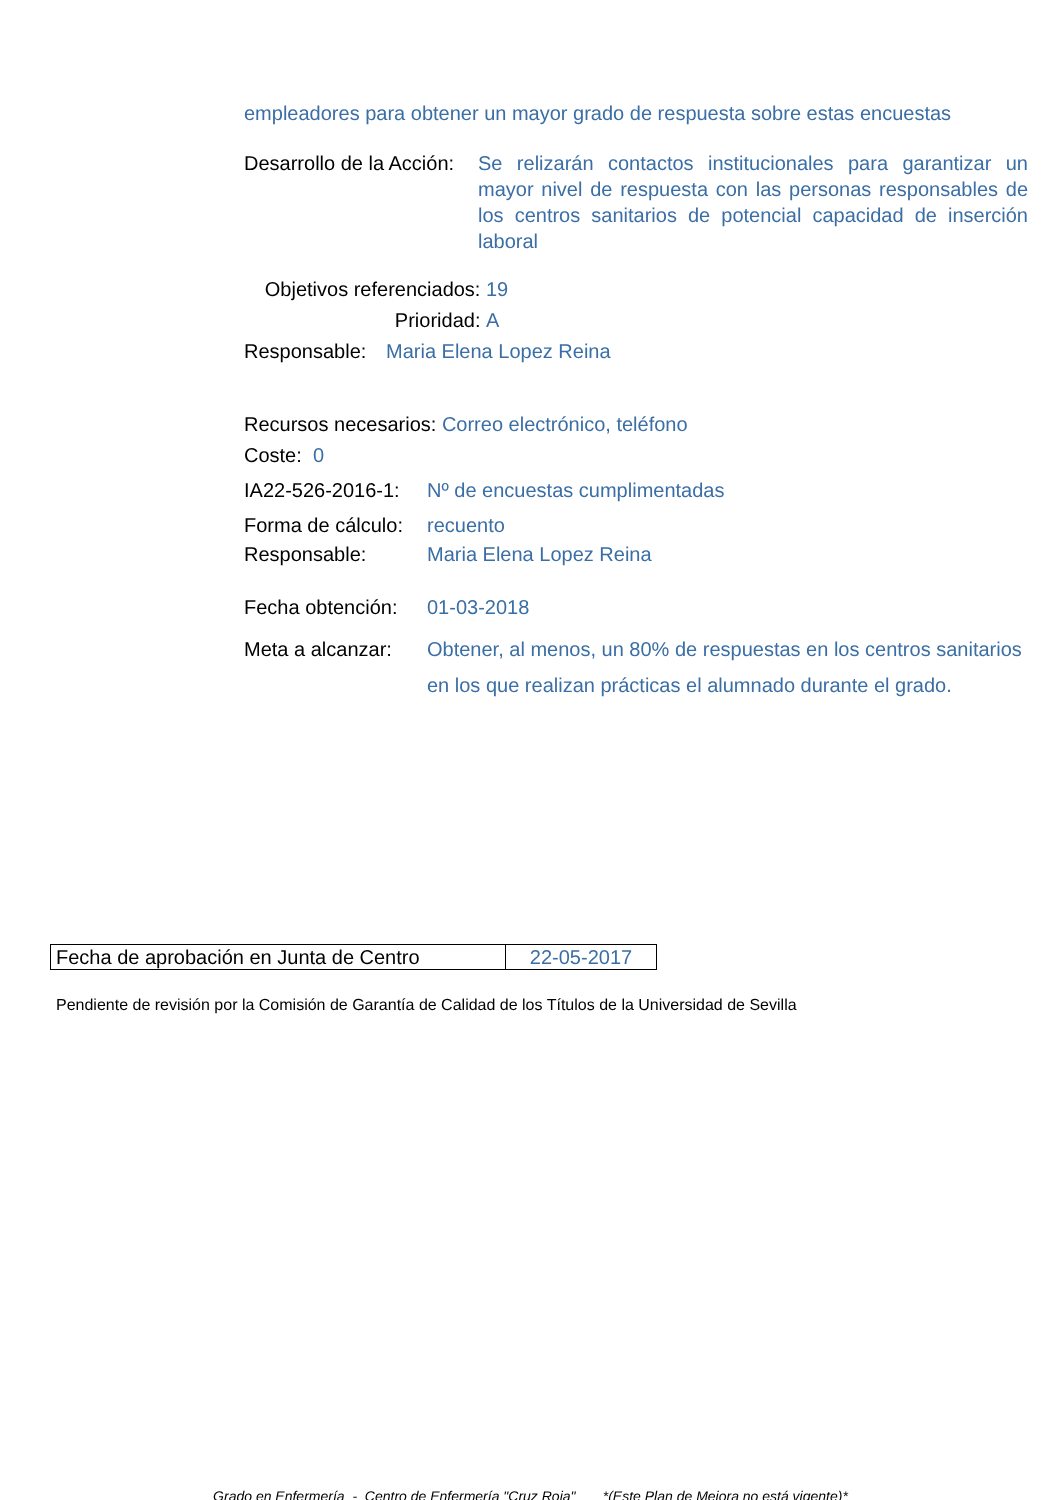empleadores para obtener un mayor grado de respuesta sobre estas encuestas
Desarrollo de la Acción: Se relizarán contactos institucionales para garantizar un mayor nivel de respuesta con las personas responsables de los centros sanitarios de potencial capacidad de inserción laboral
Objetivos referenciados: 19
Prioridad: A
Responsable: Maria Elena Lopez Reina
Recursos necesarios: Correo electrónico, teléfono
Coste: 0
IA22-526-2016-1: Nº de encuestas cumplimentadas
Forma de cálculo: recuento
Responsable: Maria Elena Lopez Reina
Fecha obtención: 01-03-2018
Meta a alcanzar: Obtener, al menos, un 80% de respuestas en los centros sanitarios en los que realizan prácticas el alumnado durante el grado.
| Fecha de aprobación en Junta de Centro | 22-05-2017 |
Pendiente de revisión por la Comisión de Garantía de Calidad de los Títulos de la Universidad de Sevilla
Grado en Enfermería - Centro de Enfermería "Cruz Roja" *(Este Plan de Mejora no está vigente)*